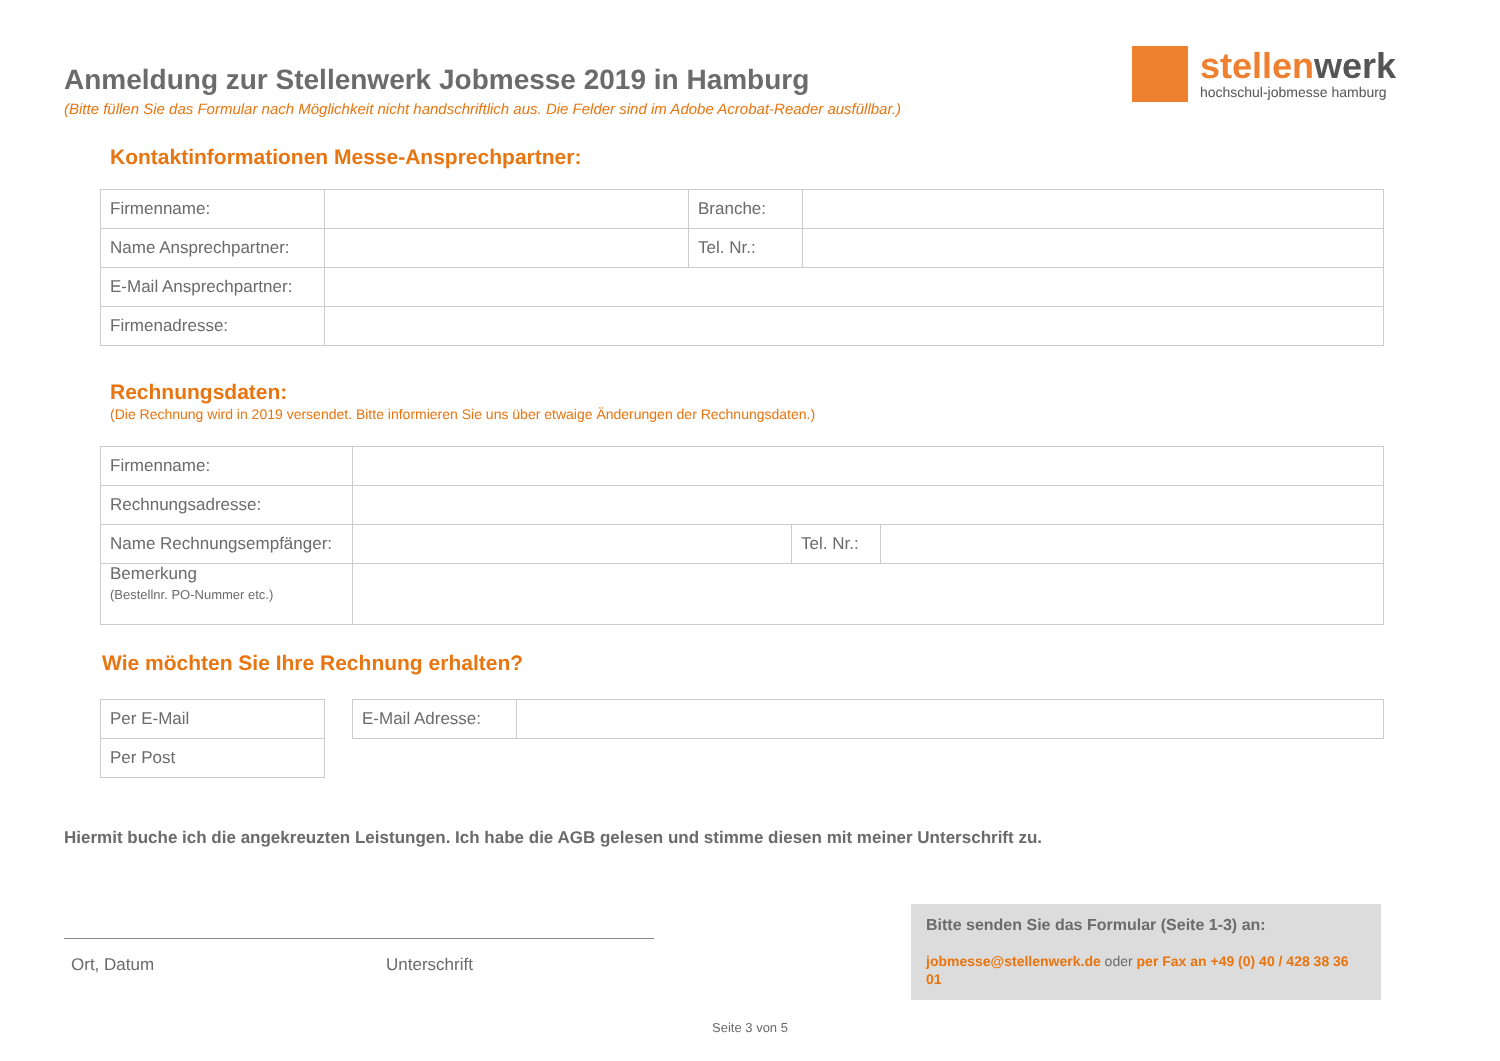stellenwerk
hochschul-jobmesse hamburg
Anmeldung zur Stellenwerk Jobmesse 2019 in Hamburg
(Bitte füllen Sie das Formular nach Möglichkeit nicht handschriftlich aus. Die Felder sind im Adobe Acrobat-Reader ausfüllbar.)
Kontaktinformationen Messe-Ansprechpartner:
| Firmenname: | | Branche: | |
| Name Ansprechpartner: | | Tel. Nr.: | |
| E-Mail Ansprechpartner: | | | |
| Firmenadresse: | | | |
Rechnungsdaten:
(Die Rechnung wird in 2019 versendet. Bitte informieren Sie uns über etwaige Änderungen der Rechnungsdaten.)
| Firmenname: | | | |
| Rechnungsadresse: | | | |
| Name Rechnungsempfänger: | | Tel. Nr.: | |
| Bemerkung (Bestellnr. PO-Nummer etc.) | | | |
Wie möchten Sie Ihre Rechnung erhalten?
| Per E-Mail |
| Per Post |
| E-Mail Adresse: | |
Hiermit buche ich die angekreuzten Leistungen. Ich habe die AGB gelesen und stimme diesen mit meiner Unterschrift zu.
Ort, Datum Unterschrift
Bitte senden Sie das Formular (Seite 1-3) an:
jobmesse@stellenwerk.de oder per Fax an +49 (0) 40 / 428 38 36 01
Seite 3 von 5